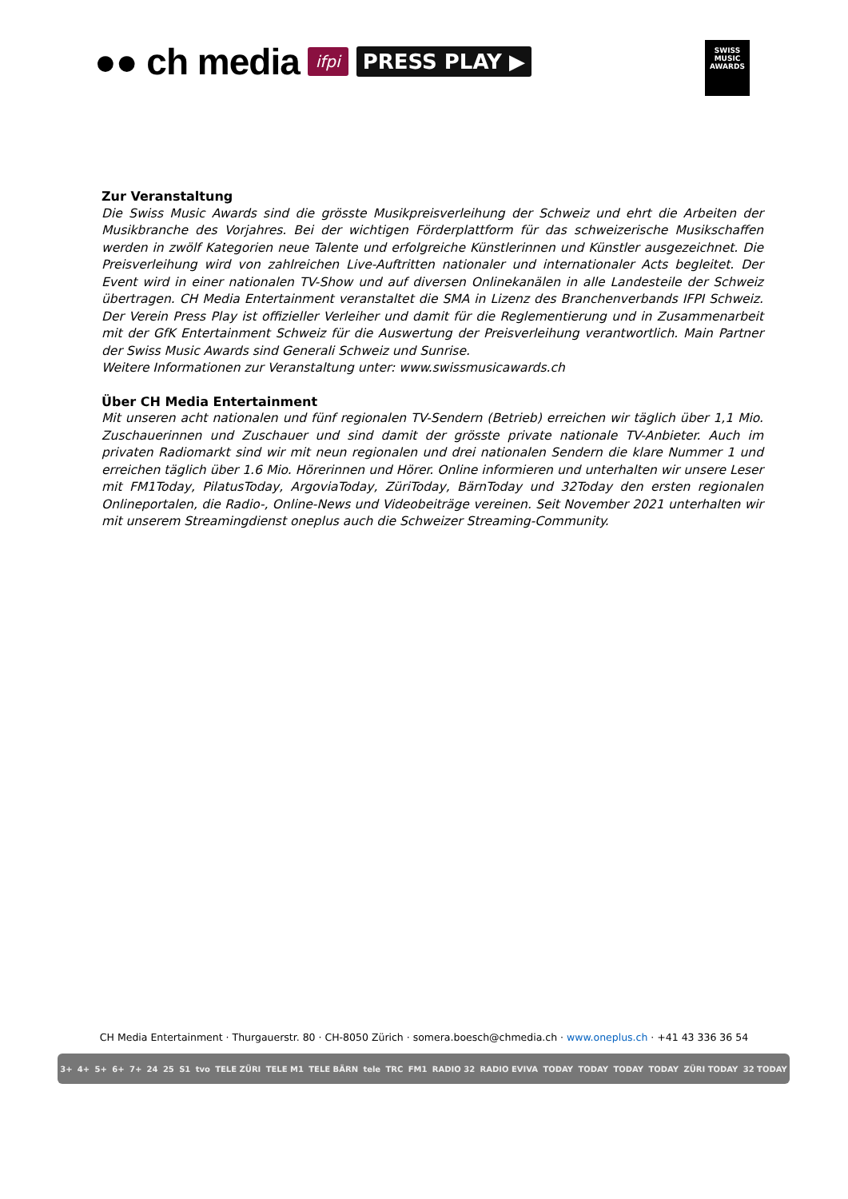●● ch media ifpi PRESS PLAY ▶
SWISS
MUSIC
AWARDS
Zur Veranstaltung
Die Swiss Music Awards sind die grösste Musikpreisverleihung der Schweiz und ehrt die Arbeiten der Musikbranche des Vorjahres. Bei der wichtigen Förderplattform für das schweizerische Musikschaffen werden in zwölf Kategorien neue Talente und erfolgreiche Künstlerinnen und Künstler ausgezeichnet. Die Preisverleihung wird von zahlreichen Live-Auftritten nationaler und internationaler Acts begleitet. Der Event wird in einer nationalen TV-Show und auf diversen Onlinekanälen in alle Landesteile der Schweiz übertragen. CH Media Entertainment veranstaltet die SMA in Lizenz des Branchenverbands IFPI Schweiz. Der Verein Press Play ist offizieller Verleiher und damit für die Reglementierung und in Zusammenarbeit mit der GfK Entertainment Schweiz für die Auswertung der Preisverleihung verantwortlich. Main Partner der Swiss Music Awards sind Generali Schweiz und Sunrise.
Weitere Informationen zur Veranstaltung unter: www.swissmusicawards.ch
Über CH Media Entertainment
Mit unseren acht nationalen und fünf regionalen TV-Sendern (Betrieb) erreichen wir täglich über 1,1 Mio. Zuschauerinnen und Zuschauer und sind damit der grösste private nationale TV-Anbieter. Auch im privaten Radiomarkt sind wir mit neun regionalen und drei nationalen Sendern die klare Nummer 1 und erreichen täglich über 1.6 Mio. Hörerinnen und Hörer. Online informieren und unterhalten wir unsere Leser mit FM1Today, PilatusToday, ArgoviaToday, ZüriToday, BärnToday und 32Today den ersten regionalen Onlineportalen, die Radio-, Online-News und Videobeiträge vereinen. Seit November 2021 unterhalten wir mit unserem Streamingdienst oneplus auch die Schweizer Streaming-Community.
CH Media Entertainment · Thurgauerstr. 80 · CH-8050 Zürich · somera.boesch@chmedia.ch · www.oneplus.ch · +41 43 336 36 54
3+ 4+ 5+ 6+ 7+ 24 25 S1 tvo TELE ZÜRI TELE M1 TELE BÄRN tele TRC FM1 RADIO 32 RADIO EVIVA TODAY TODAY TODAY TODAY ZÜRI TODAY 32 TODAY